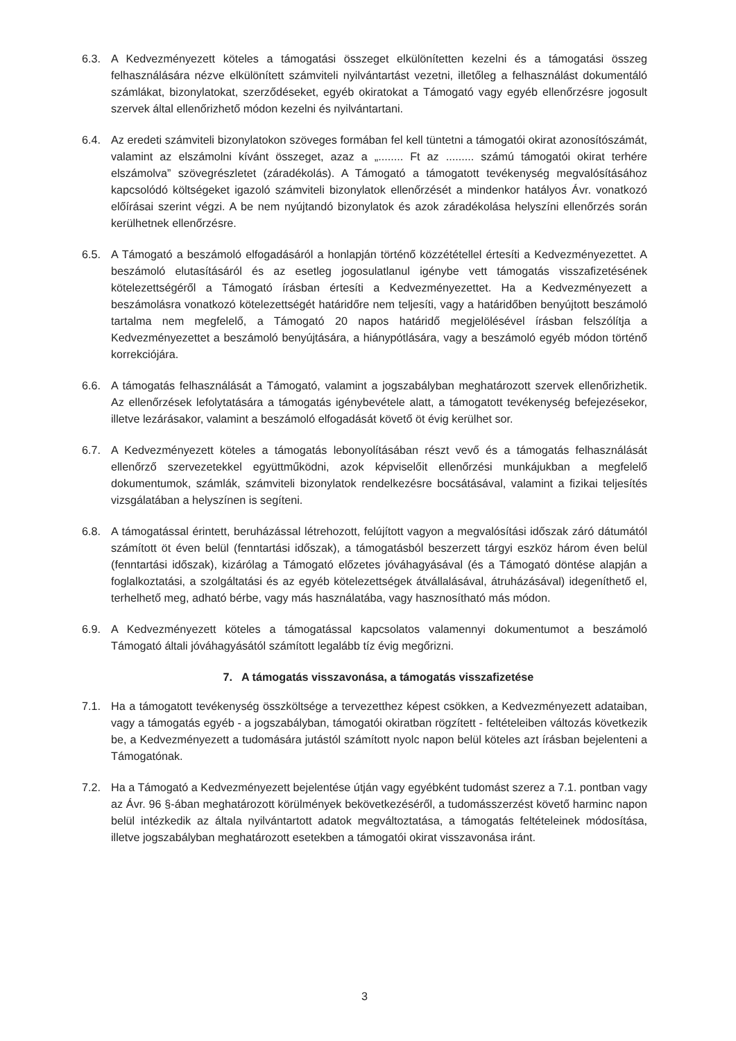6.3. A Kedvezményezett köteles a támogatási összeget elkülönítetten kezelni és a támogatási összeg felhasználására nézve elkülönített számviteli nyilvántartást vezetni, illetőleg a felhasználást dokumentáló számlákat, bizonylatokat, szerződéseket, egyéb okiratokat a Támogató vagy egyéb ellenőrzésre jogosult szervek által ellenőrizhető módon kezelni és nyilvántartani.
6.4. Az eredeti számviteli bizonylatokon szöveges formában fel kell tüntetni a támogatói okirat azonosítószámát, valamint az elszámolni kívánt összeget, azaz a „........ Ft az ......... számú támogatói okirat terhére elszámolva” szövegrészletet (záradékolás). A Támogató a támogatott tevékenység megvalósításához kapcsolódó költségeket igazoló számviteli bizonylatok ellenőrzését a mindenkor hatályos Ávr. vonatkozó előírásai szerint végzi. A be nem nyújtandó bizonylatok és azok záradékolása helyszíni ellenőrzés során kerülhetnek ellenőrzésre.
6.5. A Támogató a beszámoló elfogadásáról a honlapján történő közzététellel értesíti a Kedvezményezettet. A beszámoló elutasításáról és az esetleg jogosulatlanul igénybe vett támogatás visszafizetésének kötelezettségéről a Támogató írásban értesíti a Kedvezményezettet. Ha a Kedvezményezett a beszámolásra vonatkozó kötelezettségét határidőre nem teljesíti, vagy a határidőben benyújtott beszámoló tartalma nem megfelelő, a Támogató 20 napos határidő megjelölésével írásban felszólítja a Kedvezményezettet a beszámoló benyújtására, a hiánypótlására, vagy a beszámoló egyéb módon történő korrekciójára.
6.6. A támogatás felhasználását a Támogató, valamint a jogszabályban meghatározott szervek ellenőrizhetik. Az ellenőrzések lefolytatására a támogatás igénybevétele alatt, a támogatott tevékenység befejezésekor, illetve lezárásakor, valamint a beszámoló elfogadását követő öt évig kerülhet sor.
6.7. A Kedvezményezett köteles a támogatás lebonyolításában részt vevő és a támogatás felhasználását ellenőrző szervezetekkel együttműködni, azok képviselőit ellenőrzési munkájukban a megfelelő dokumentumok, számlák, számviteli bizonylatok rendelkezésre bocsátásával, valamint a fizikai teljesítés vizsgálatában a helyszínen is segíteni.
6.8. A támogatással érintett, beruházással létrehozott, felújított vagyon a megvalósítási időszak záró dátumától számított öt éven belül (fenntartási időszak), a támogatásból beszerzett tárgyi eszköz három éven belül (fenntartási időszak), kizárólag a Támogató előzetes jóváhagyásával (és a Támogató döntése alapján a foglalkoztatási, a szolgáltatási és az egyéb kötelezettségek átvállalásával, átruházásával) idegeníthető el, terhelhető meg, adható bérbe, vagy más használatába, vagy hasznosítható más módon.
6.9. A Kedvezményezett köteles a támogatással kapcsolatos valamennyi dokumentumot a beszámoló Támogató általi jóváhagyásától számított legalább tíz évig megőrizni.
7. A támogatás visszavonása, a támogatás visszafizetése
7.1. Ha a támogatott tevékenység összköltsége a tervezetthez képest csökken, a Kedvezményezett adataiban, vagy a támogatás egyéb - a jogszabályban, támogatói okiratban rögzített - feltételeiben változás következik be, a Kedvezményezett a tudomására jutástól számított nyolc napon belül köteles azt írásban bejelenteni a Támogatónak.
7.2. Ha a Támogató a Kedvezményezett bejelentése útján vagy egyébként tudomást szerez a 7.1. pontban vagy az Ávr. 96 §-ában meghatározott körülmények bekövetkezéséről, a tudomásszerzést követő harminc napon belül intézkedik az általa nyilvántartott adatok megváltoztatása, a támogatás feltételeinek módosítása, illetve jogszabályban meghatározott esetekben a támogatói okirat visszavonása iránt.
3